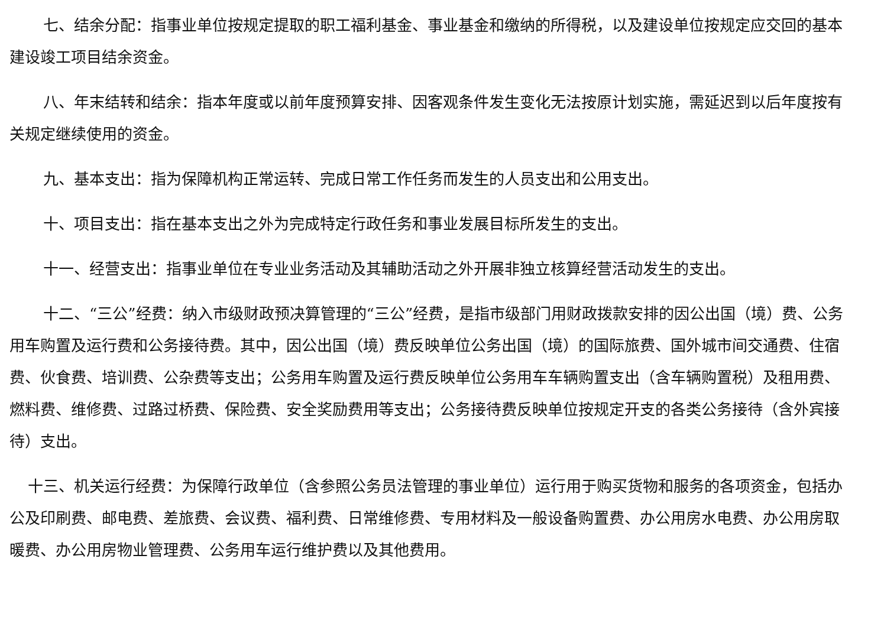七、结余分配：指事业单位按规定提取的职工福利基金、事业基金和缴纳的所得税，以及建设单位按规定应交回的基本建设竣工项目结余资金。
八、年末结转和结余：指本年度或以前年度预算安排、因客观条件发生变化无法按原计划实施，需延迟到以后年度按有关规定继续使用的资金。
九、基本支出：指为保障机构正常运转、完成日常工作任务而发生的人员支出和公用支出。
十、项目支出：指在基本支出之外为完成特定行政任务和事业发展目标所发生的支出。
十一、经营支出：指事业单位在专业业务活动及其辅助活动之外开展非独立核算经营活动发生的支出。
十二、“三公”经费：纳入市级财政预决算管理的“三公”经费，是指市级部门用财政拨款安排的因公出国（境）费、公务用车购置及运行费和公务接待费。其中，因公出国（境）费反映单位公务出国（境）的国际旅费、国外城市间交通费、住宿费、伙食费、培训费、公杂费等支出；公务用车购置及运行费反映单位公务用车车辆购置支出（含车辆购置税）及租用费、燃料费、维修费、过路过桥费、保险费、安全奖励费用等支出；公务接待费反映单位按规定开支的各类公务接待（含外宾接待）支出。
十三、机关运行经费：为保障行政单位（含参照公务员法管理的事业单位）运行用于购买货物和服务的各项资金，包括办公及印刷费、邮电费、差旅费、会议费、福利费、日常维修费、专用材料及一般设备购置费、办公用房水电费、办公用房取暖费、办公用房物业管理费、公务用车运行维护费以及其他费用。